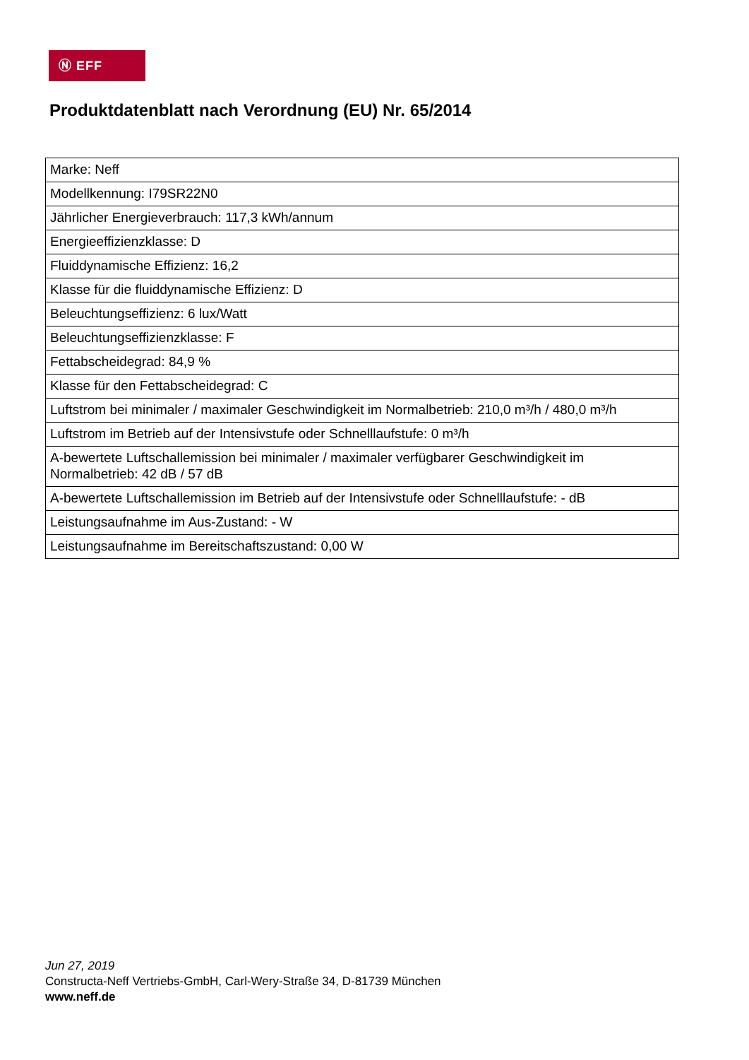Ⓝ EFF
Produktdatenblatt nach Verordnung (EU) Nr. 65/2014
| Marke: Neff |
| Modellkennung: I79SR22N0 |
| Jährlicher Energieverbrauch: 117,3 kWh/annum |
| Energieeffizienzklasse: D |
| Fluiddynamische Effizienz: 16,2 |
| Klasse für die fluiddynamische Effizienz: D |
| Beleuchtungseffizienz: 6 lux/Watt |
| Beleuchtungseffizienzklasse: F |
| Fettabscheidegrad: 84,9 % |
| Klasse für den Fettabscheidegrad: C |
| Luftstrom bei minimaler / maximaler Geschwindigkeit im Normalbetrieb: 210,0 m³/h / 480,0 m³/h |
| Luftstrom im Betrieb auf der Intensivstufe oder Schnelllaufstufe: 0 m³/h |
| A-bewertete Luftschallemission bei minimaler / maximaler verfügbarer Geschwindigkeit im Normalbetrieb: 42 dB / 57 dB |
| A-bewertete Luftschallemission im Betrieb auf der Intensivstufe oder Schnelllaufstufe: - dB |
| Leistungsaufnahme im Aus-Zustand: - W |
| Leistungsaufnahme im Bereitschaftszustand: 0,00 W |
Jun 27, 2019
Constructa-Neff Vertriebs-GmbH, Carl-Wery-Straße 34, D-81739 München
www.neff.de